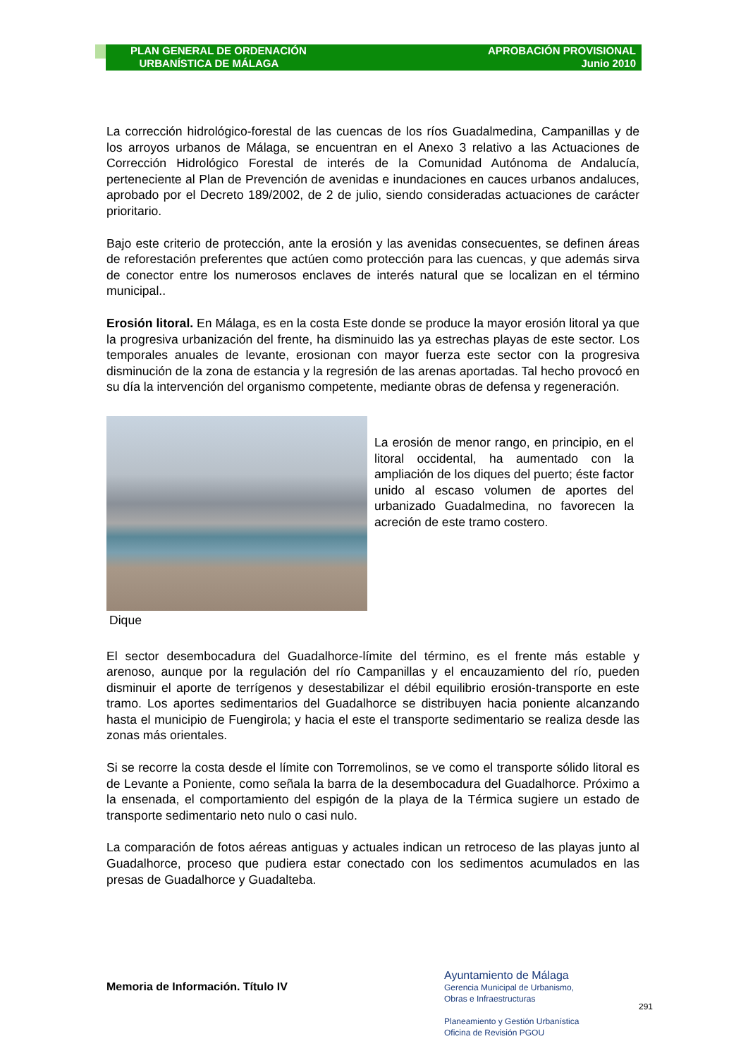PLAN GENERAL DE ORDENACIÓN
URBANÍSTICA DE MÁLAGA
APROBACIÓN PROVISIONAL
Junio 2010
La corrección hidrológico-forestal de las cuencas de los ríos Guadalmedina, Campanillas y de los arroyos urbanos de Málaga, se encuentran en el Anexo 3 relativo a las Actuaciones de Corrección Hidrológico Forestal de interés de la Comunidad Autónoma de Andalucía, perteneciente al Plan de Prevención de avenidas e inundaciones en cauces urbanos andaluces, aprobado por el Decreto 189/2002, de 2 de julio, siendo consideradas actuaciones de carácter prioritario.
Bajo este criterio de protección, ante la erosión y las avenidas consecuentes, se definen áreas de reforestación preferentes que actúen como protección para las cuencas, y que además sirva de conector entre los numerosos enclaves de interés natural que se localizan en el término municipal..
Erosión litoral. En Málaga, es en la costa Este donde se produce la mayor erosión litoral ya que la progresiva urbanización del frente, ha disminuido las ya estrechas playas de este sector. Los temporales anuales de levante, erosionan con mayor fuerza este sector con la progresiva disminución de la zona de estancia y la regresión de las arenas aportadas. Tal hecho provocó en su día la intervención del organismo competente, mediante obras de defensa y regeneración.
Dique
La erosión de menor rango, en principio, en el litoral occidental, ha aumentado con la ampliación de los diques del puerto; éste factor unido al escaso volumen de aportes del urbanizado Guadalmedina, no favorecen la acreción de este tramo costero.
El sector desembocadura del Guadalhorce-límite del término, es el frente más estable y arenoso, aunque por la regulación del río Campanillas y el encauzamiento del río, pueden disminuir el aporte de terrígenos y desestabilizar el débil equilibrio erosión-transporte en este tramo. Los aportes sedimentarios del Guadalhorce se distribuyen hacia poniente alcanzando hasta el municipio de Fuengirola; y hacia el este el transporte sedimentario se realiza desde las zonas más orientales.
Si se recorre la costa desde el límite con Torremolinos, se ve como el transporte sólido litoral es de Levante a Poniente, como señala la barra de la desembocadura del Guadalhorce. Próximo a la ensenada, el comportamiento del espigón de la playa de la Térmica sugiere un estado de transporte sedimentario neto nulo o casi nulo.
La comparación de fotos aéreas antiguas y actuales indican un retroceso de las playas junto al Guadalhorce, proceso que pudiera estar conectado con los sedimentos acumulados en las presas de Guadalhorce y Guadalteba.
Memoria de Información. Título IV
Ayuntamiento de Málaga
Gerencia Municipal de Urbanismo,
Obras e Infraestructuras
Planeamiento y Gestión Urbanística
Oficina de Revisión PGOU
291